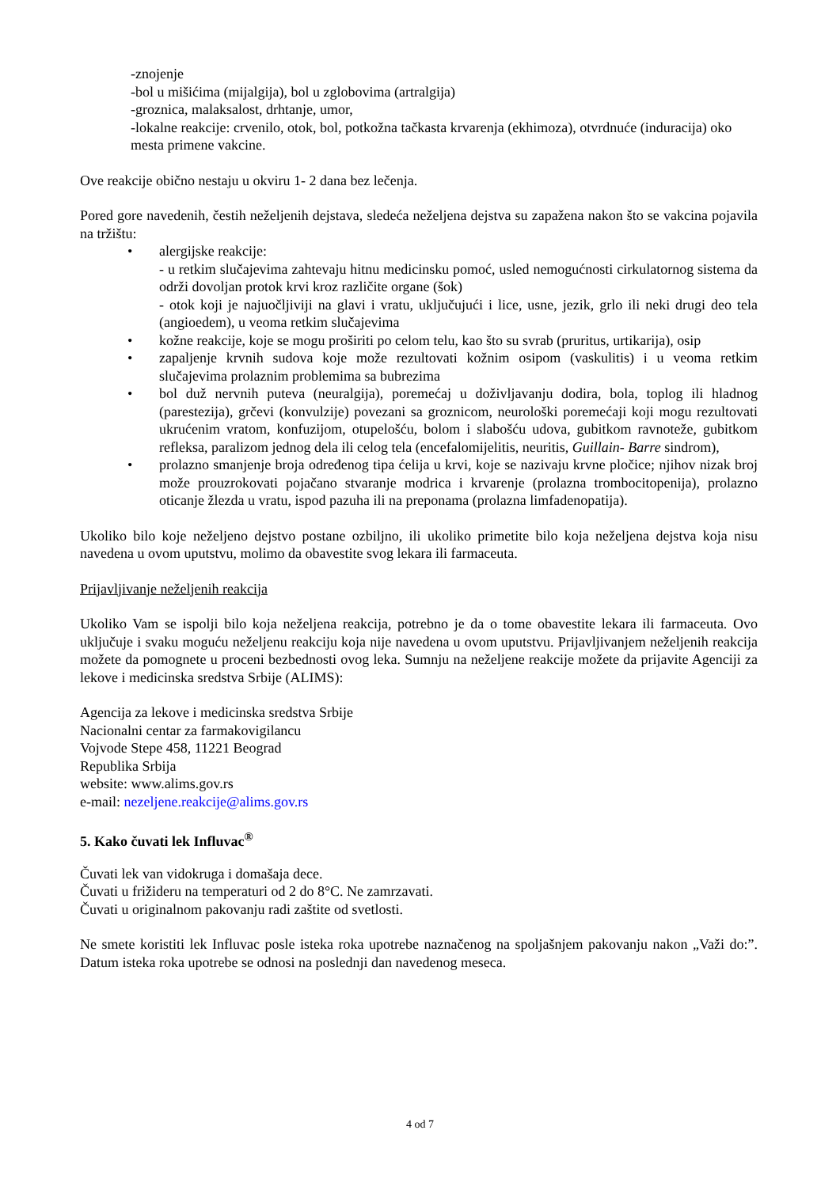-znojenje
-bol u mišićima (mijalgija), bol u zglobovima (artralgija)
-groznica, malaksalost, drhtanje, umor,
-lokalne reakcije: crvenilo, otok, bol, potkožna tačkasta krvarenja (ekhimoza), otvrdnuće (induracija) oko mesta primene vakcine.
Ove reakcije obično nestaju u okviru 1- 2 dana bez lečenja.
Pored gore navedenih, čestih neželjenih dejstava, sledeća neželjena dejstva su zapažena nakon što se vakcina pojavila na tržištu:
• alergijske reakcije:
- u retkim slučajevima zahtevaju hitnu medicinsku pomoć, usled nemogućnosti cirkulatornog sistema da održi dovoljan protok krvi kroz različite organe (šok)
- otok koji je najuočljiviji na glavi i vratu, uključujući i lice, usne, jezik, grlo ili neki drugi deo tela (angioedem), u veoma retkim slučajevima
• kožne reakcije, koje se mogu proširiti po celom telu, kao što su svrab (pruritus, urtikarija), osip
• zapaljenje krvnih sudova koje može rezultovati kožnim osipom (vaskulitis) i u veoma retkim slučajevima prolaznim problemima sa bubrezima
• bol duž nervnih puteva (neuralgija), poremećaj u doživljavanju dodira, bola, toplog ili hladnog (parestezija), grčevi (konvulzije) povezani sa groznicom, neurološki poremećaji koji mogu rezultovati ukrućenim vratom, konfuzijom, otupelošću, bolom i slabošću udova, gubitkom ravnoteže, gubitkom refleksa, paralizom jednog dela ili celog tela (encefalomijelitis, neuritis, Guillain- Barre sindrom),
• prolazno smanjenje broja određenog tipa ćelija u krvi, koje se nazivaju krvne pločice; njihov nizak broj može prouzrokovati pojačano stvaranje modrica i krvarenje (prolazna trombocitopenija), prolazno oticanje žlezda u vratu, ispod pazuha ili na preponama (prolazna limfadenopatija).
Ukoliko bilo koje neželjeno dejstvo postane ozbiljno, ili ukoliko primetite bilo koja neželjena dejstva koja nisu navedena u ovom uputstvu, molimo da obavestite svog lekara ili farmaceuta.
Prijavljivanje neželjenih reakcija
Ukoliko Vam se ispolji bilo koja neželjena reakcija, potrebno je da o tome obavestite lekara ili farmaceuta. Ovo uključuje i svaku moguću neželjenu reakciju koja nije navedena u ovom uputstvu. Prijavljivanjem neželjenih reakcija možete da pomognete u proceni bezbednosti ovog leka. Sumnju na neželjene reakcije možete da prijavite Agenciji za lekove i medicinska sredstva Srbije (ALIMS):
Agencija za lekove i medicinska sredstva Srbije
Nacionalni centar za farmakovigilancu
Vojvode Stepe 458, 11221 Beograd
Republika Srbija
website: www.alims.gov.rs
e-mail: nezeljene.reakcije@alims.gov.rs
5. Kako čuvati lek Influvac<sup>®</sup>
Čuvati lek van vidokruga i domašaja dece.
Čuvati u frižideru na temperaturi od 2 do 8°C. Ne zamrzavati.
Čuvati u originalnom pakovanju radi zaštite od svetlosti.
Ne smete koristiti lek Influvac posle isteka roka upotrebe naznačenog na spoljašnjem pakovanju nakon „Važi do:”. Datum isteka roka upotrebe se odnosi na poslednji dan navedenog meseca.
4 od 7